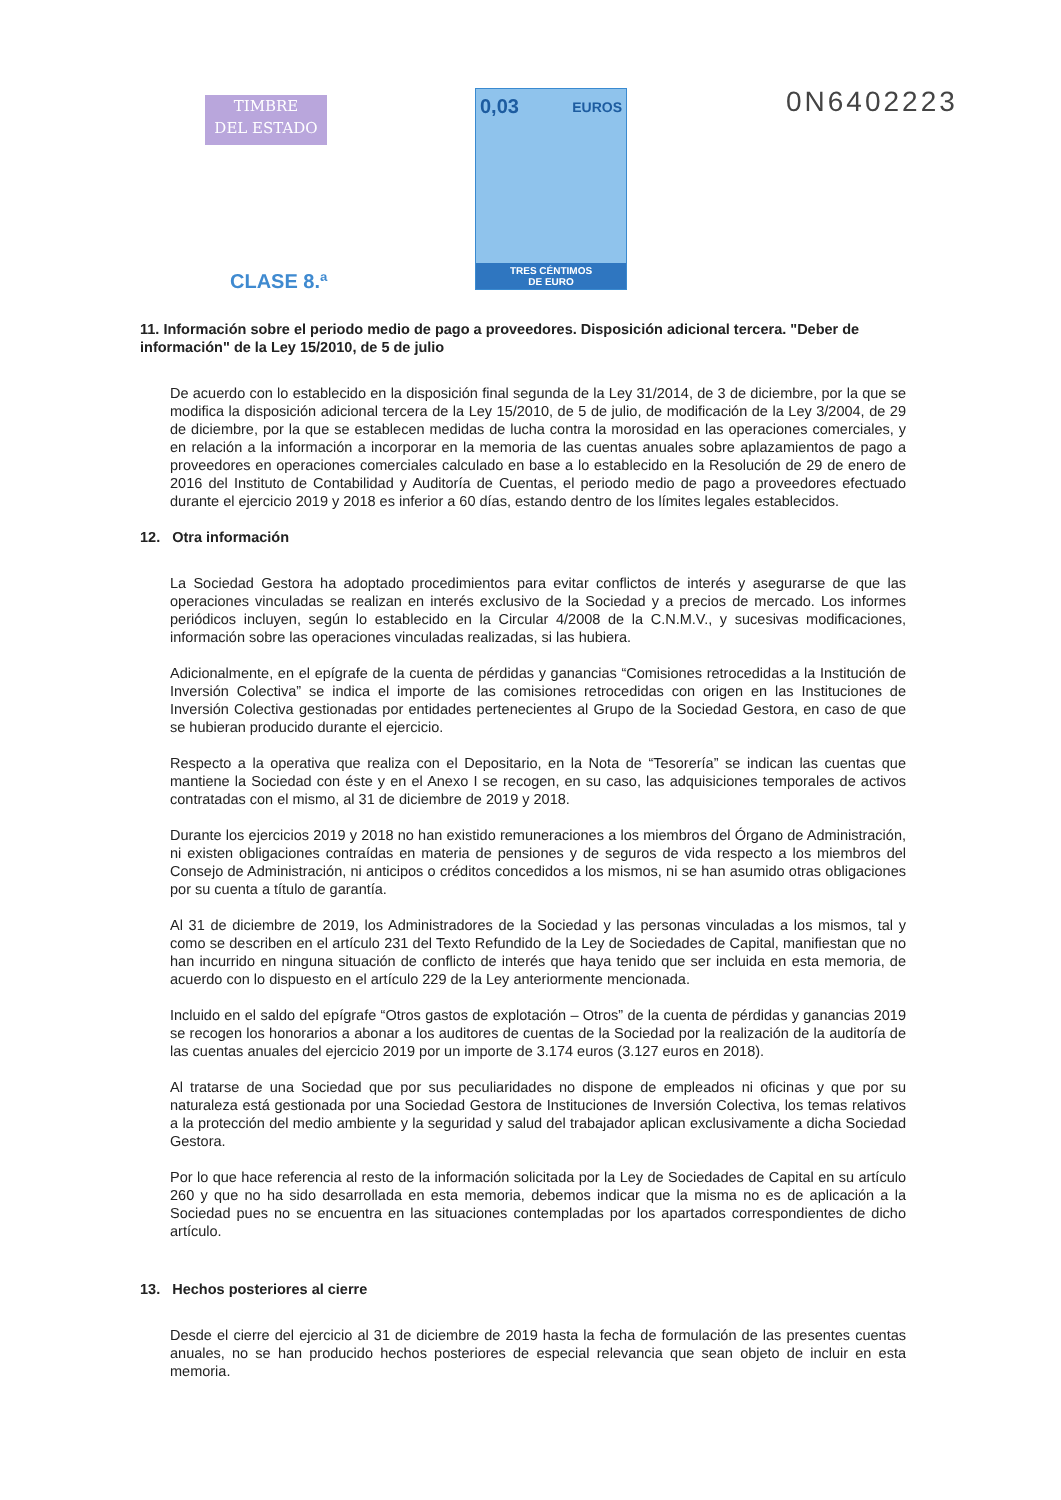TIMBRE
DEL ESTADO
0,03 EUROS
TRES CÉNTIMOS
DE EURO
0N6402223
CLASE 8.ª
11. Información sobre el periodo medio de pago a proveedores. Disposición adicional tercera. "Deber de información" de la Ley 15/2010, de 5 de julio
De acuerdo con lo establecido en la disposición final segunda de la Ley 31/2014, de 3 de diciembre, por la que se modifica la disposición adicional tercera de la Ley 15/2010, de 5 de julio, de modificación de la Ley 3/2004, de 29 de diciembre, por la que se establecen medidas de lucha contra la morosidad en las operaciones comerciales, y en relación a la información a incorporar en la memoria de las cuentas anuales sobre aplazamientos de pago a proveedores en operaciones comerciales calculado en base a lo establecido en la Resolución de 29 de enero de 2016 del Instituto de Contabilidad y Auditoría de Cuentas, el periodo medio de pago a proveedores efectuado durante el ejercicio 2019 y 2018 es inferior a 60 días, estando dentro de los límites legales establecidos.
12. Otra información
La Sociedad Gestora ha adoptado procedimientos para evitar conflictos de interés y asegurarse de que las operaciones vinculadas se realizan en interés exclusivo de la Sociedad y a precios de mercado. Los informes periódicos incluyen, según lo establecido en la Circular 4/2008 de la C.N.M.V., y sucesivas modificaciones, información sobre las operaciones vinculadas realizadas, si las hubiera.
Adicionalmente, en el epígrafe de la cuenta de pérdidas y ganancias “Comisiones retrocedidas a la Institución de Inversión Colectiva” se indica el importe de las comisiones retrocedidas con origen en las Instituciones de Inversión Colectiva gestionadas por entidades pertenecientes al Grupo de la Sociedad Gestora, en caso de que se hubieran producido durante el ejercicio.
Respecto a la operativa que realiza con el Depositario, en la Nota de “Tesorería” se indican las cuentas que mantiene la Sociedad con éste y en el Anexo I se recogen, en su caso, las adquisiciones temporales de activos contratadas con el mismo, al 31 de diciembre de 2019 y 2018.
Durante los ejercicios 2019 y 2018 no han existido remuneraciones a los miembros del Órgano de Administración, ni existen obligaciones contraídas en materia de pensiones y de seguros de vida respecto a los miembros del Consejo de Administración, ni anticipos o créditos concedidos a los mismos, ni se han asumido otras obligaciones por su cuenta a título de garantía.
Al 31 de diciembre de 2019, los Administradores de la Sociedad y las personas vinculadas a los mismos, tal y como se describen en el artículo 231 del Texto Refundido de la Ley de Sociedades de Capital, manifiestan que no han incurrido en ninguna situación de conflicto de interés que haya tenido que ser incluida en esta memoria, de acuerdo con lo dispuesto en el artículo 229 de la Ley anteriormente mencionada.
Incluido en el saldo del epígrafe “Otros gastos de explotación – Otros” de la cuenta de pérdidas y ganancias 2019 se recogen los honorarios a abonar a los auditores de cuentas de la Sociedad por la realización de la auditoría de las cuentas anuales del ejercicio 2019 por un importe de 3.174 euros (3.127 euros en 2018).
Al tratarse de una Sociedad que por sus peculiaridades no dispone de empleados ni oficinas y que por su naturaleza está gestionada por una Sociedad Gestora de Instituciones de Inversión Colectiva, los temas relativos a la protección del medio ambiente y la seguridad y salud del trabajador aplican exclusivamente a dicha Sociedad Gestora.
Por lo que hace referencia al resto de la información solicitada por la Ley de Sociedades de Capital en su artículo 260 y que no ha sido desarrollada en esta memoria, debemos indicar que la misma no es de aplicación a la Sociedad pues no se encuentra en las situaciones contempladas por los apartados correspondientes de dicho artículo.
13. Hechos posteriores al cierre
Desde el cierre del ejercicio al 31 de diciembre de 2019 hasta la fecha de formulación de las presentes cuentas anuales, no se han producido hechos posteriores de especial relevancia que sean objeto de incluir en esta memoria.